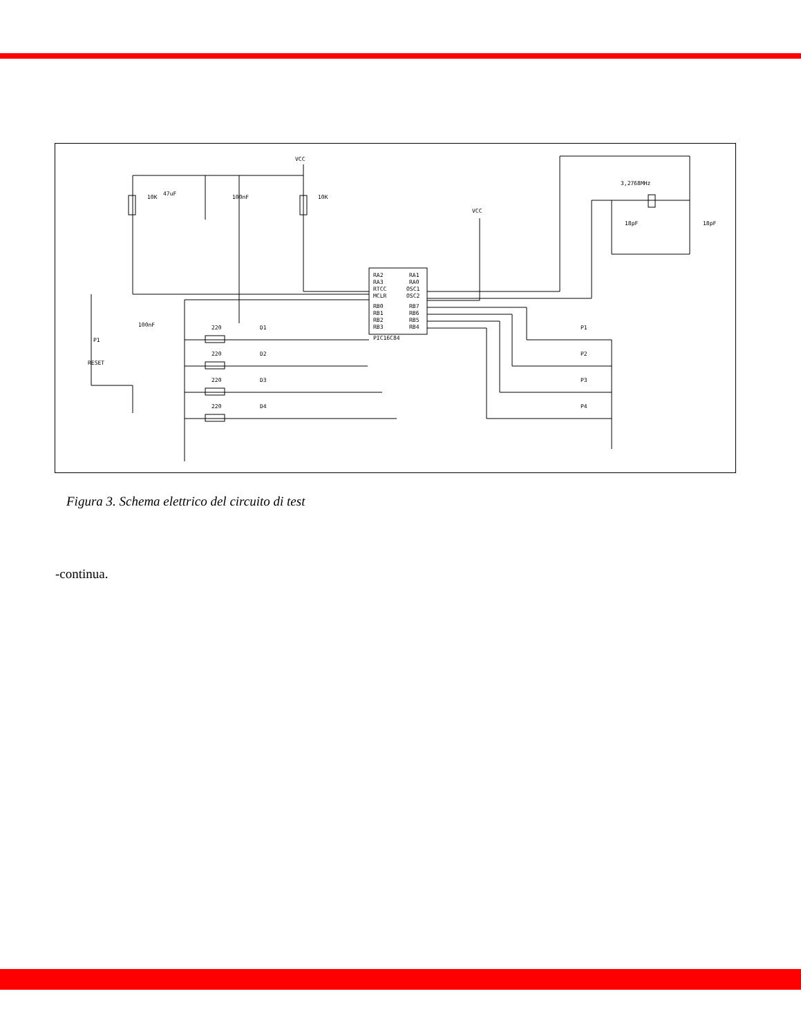RA2
RA1
RA3
RA0
RTCC
OSC1
MCLR
OSC2
RB0
RB7
RB1
RB6
RB2
RB5
RB3
RB4
PIC16C84
VCC
VCC
10K
47uF
100nF
10K
3,2768MHz
18pF
18pF
100nF
P1
RESET
220
D1
220
D2
220
D3
220
D4
P1
P2
P3
P4
Figura 3. Schema elettrico del circuito di test
-continua.